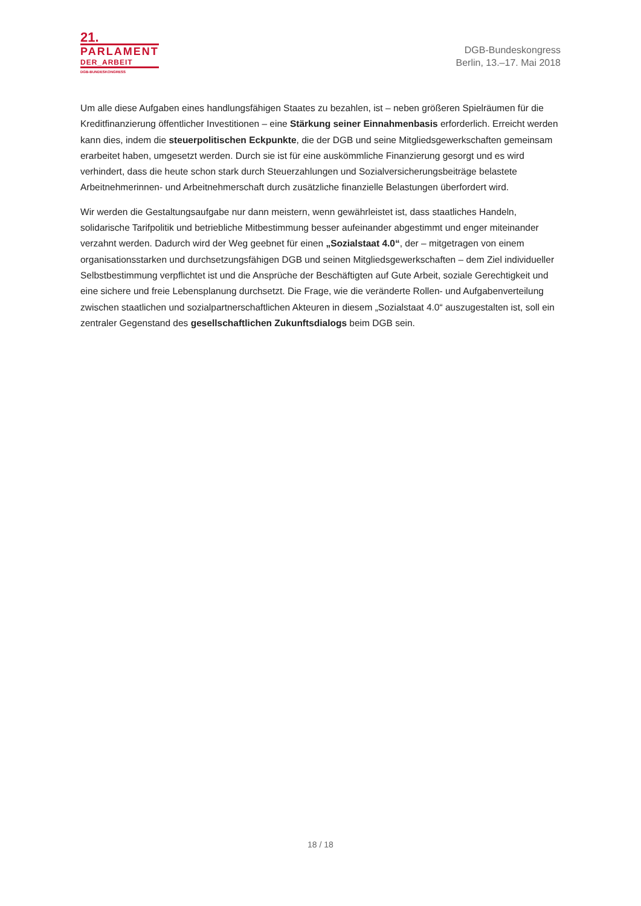21.
PARLAMENT
DER_ARBEIT
DGB-BUNDESKONGRESS
DGB-Bundeskongress
Berlin, 13.–17. Mai 2018
Um alle diese Aufgaben eines handlungsfähigen Staates zu bezahlen, ist – neben größeren Spielräumen für die Kreditfinanzierung öffentlicher Investitionen – eine Stärkung seiner Einnahmenbasis erforderlich. Erreicht werden kann dies, indem die steuerpolitischen Eckpunkte, die der DGB und seine Mitgliedsgewerkschaften gemeinsam erarbeitet haben, umgesetzt werden. Durch sie ist für eine auskömmliche Finanzierung gesorgt und es wird verhindert, dass die heute schon stark durch Steuerzahlungen und Sozialversicherungsbeiträge belastete Arbeitnehmerinnen- und Arbeitnehmerschaft durch zusätzliche finanzielle Belastungen überfordert wird.
Wir werden die Gestaltungsaufgabe nur dann meistern, wenn gewährleistet ist, dass staatliches Handeln, solidarische Tarifpolitik und betriebliche Mitbestimmung besser aufeinander abgestimmt und enger miteinander verzahnt werden. Dadurch wird der Weg geebnet für einen „Sozialstaat 4.0“, der – mitgetragen von einem organisationsstarken und durchsetzungsfähigen DGB und seinen Mitgliedsgewerkschaften – dem Ziel individueller Selbstbestimmung verpflichtet ist und die Ansprüche der Beschäftigten auf Gute Arbeit, soziale Gerechtigkeit und eine sichere und freie Lebensplanung durchsetzt. Die Frage, wie die veränderte Rollen- und Aufgabenverteilung zwischen staatlichen und sozialpartnerschaftlichen Akteuren in diesem „Sozialstaat 4.0“ auszugestalten ist, soll ein zentraler Gegenstand des gesellschaftlichen Zukunftsdialogs beim DGB sein.
18 / 18